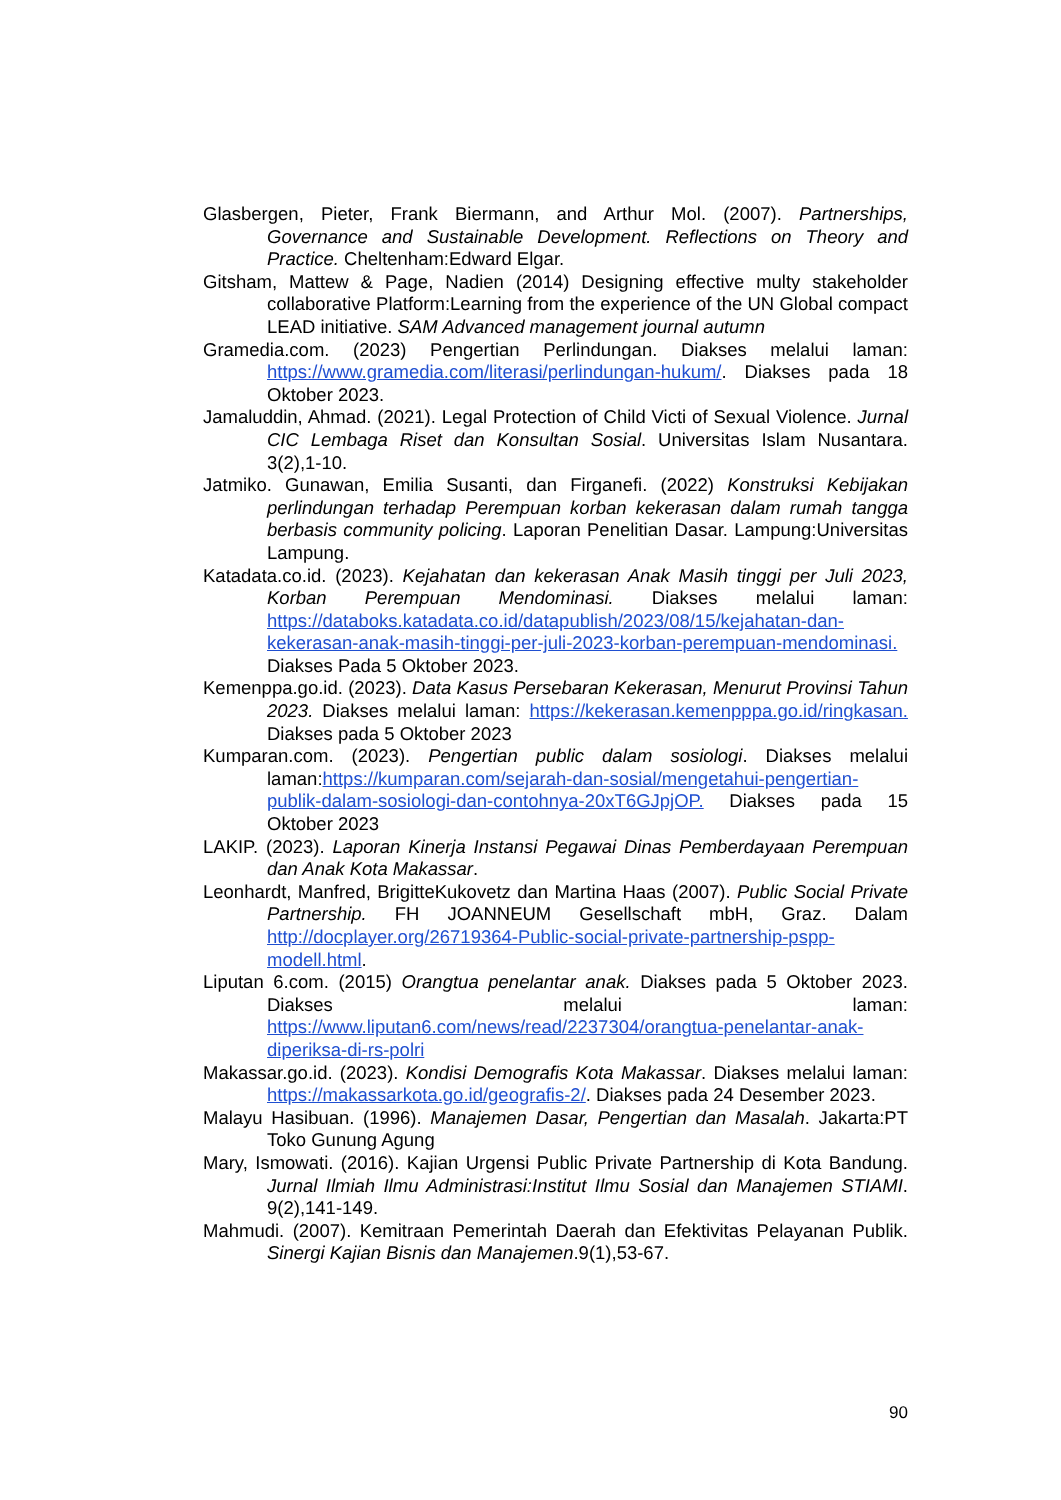Glasbergen, Pieter, Frank Biermann, and Arthur Mol. (2007). Partnerships, Governance and Sustainable Development. Reflections on Theory and Practice. Cheltenham:Edward Elgar.
Gitsham, Mattew & Page, Nadien (2014) Designing effective multy stakeholder collaborative Platform:Learning from the experience of the UN Global compact LEAD initiative. SAM Advanced management journal autumn
Gramedia.com. (2023) Pengertian Perlindungan. Diakses melalui laman: https://www.gramedia.com/literasi/perlindungan-hukum/. Diakses pada 18 Oktober 2023.
Jamaluddin, Ahmad. (2021). Legal Protection of Child Victi of Sexual Violence. Jurnal CIC Lembaga Riset dan Konsultan Sosial. Universitas Islam Nusantara. 3(2),1-10.
Jatmiko. Gunawan, Emilia Susanti, dan Firganefi. (2022) Konstruksi Kebijakan perlindungan terhadap Perempuan korban kekerasan dalam rumah tangga berbasis community policing. Laporan Penelitian Dasar. Lampung:Universitas Lampung.
Katadata.co.id. (2023). Kejahatan dan kekerasan Anak Masih tinggi per Juli 2023, Korban Perempuan Mendominasi. Diakses melalui laman: https://databoks.katadata.co.id/datapublish/2023/08/15/kejahatan-dan-kekerasan-anak-masih-tinggi-per-juli-2023-korban-perempuan-mendominasi. Diakses Pada 5 Oktober 2023.
Kemenppa.go.id. (2023). Data Kasus Persebaran Kekerasan, Menurut Provinsi Tahun 2023. Diakses melalui laman: https://kekerasan.kemenpppa.go.id/ringkasan. Diakses pada 5 Oktober 2023
Kumparan.com. (2023). Pengertian public dalam sosiologi. Diakses melalui laman:https://kumparan.com/sejarah-dan-sosial/mengetahui-pengertian-publik-dalam-sosiologi-dan-contohnya-20xT6GJpjOP. Diakses pada 15 Oktober 2023
LAKIP. (2023). Laporan Kinerja Instansi Pegawai Dinas Pemberdayaan Perempuan dan Anak Kota Makassar.
Leonhardt, Manfred, BrigitteKukovetz dan Martina Haas (2007). Public Social Private Partnership. FH JOANNEUM Gesellschaft mbH, Graz. Dalam http://docplayer.org/26719364-Public-social-private-partnership-pspp-modell.html.
Liputan 6.com. (2015) Orangtua penelantar anak. Diakses pada 5 Oktober 2023. Diakses melalui laman: https://www.liputan6.com/news/read/2237304/orangtua-penelantar-anak-diperiksa-di-rs-polri
Makassar.go.id. (2023). Kondisi Demografis Kota Makassar. Diakses melalui laman: https://makassarkota.go.id/geografis-2/. Diakses pada 24 Desember 2023.
Malayu Hasibuan. (1996). Manajemen Dasar, Pengertian dan Masalah. Jakarta:PT Toko Gunung Agung
Mary, Ismowati. (2016). Kajian Urgensi Public Private Partnership di Kota Bandung. Jurnal Ilmiah Ilmu Administrasi:Institut Ilmu Sosial dan Manajemen STIAMI. 9(2),141-149.
Mahmudi. (2007). Kemitraan Pemerintah Daerah dan Efektivitas Pelayanan Publik. Sinergi Kajian Bisnis dan Manajemen.9(1),53-67.
90